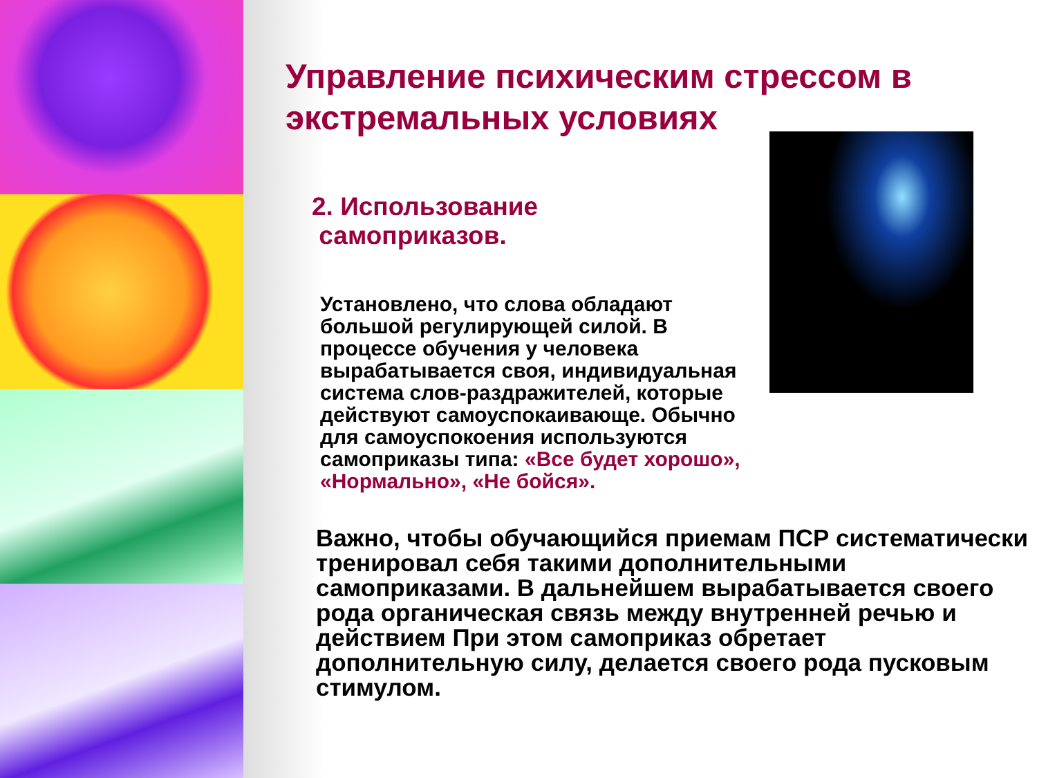Управление психическим стрессом в экстремальных условиях
2. Использование
самоприказов.
Установлено, что слова обладают большой регулирующей силой. В процессе обучения у человека вырабатывается своя, индивидуальная система слов-раздражителей, которые действуют самоуспокаивающе. Обычно для самоуспокоения используются самоприказы типа: «Все будет хорошо», «Нормально», «Не бойся».
Важно, чтобы обучающийся приемам ПСР систематически тренировал себя такими дополнительными самоприказами. В дальнейшем вырабатывается своего рода органическая связь между внутренней речью и действием При этом самоприказ обретает дополнительную силу, делается своего рода пусковым стимулом.